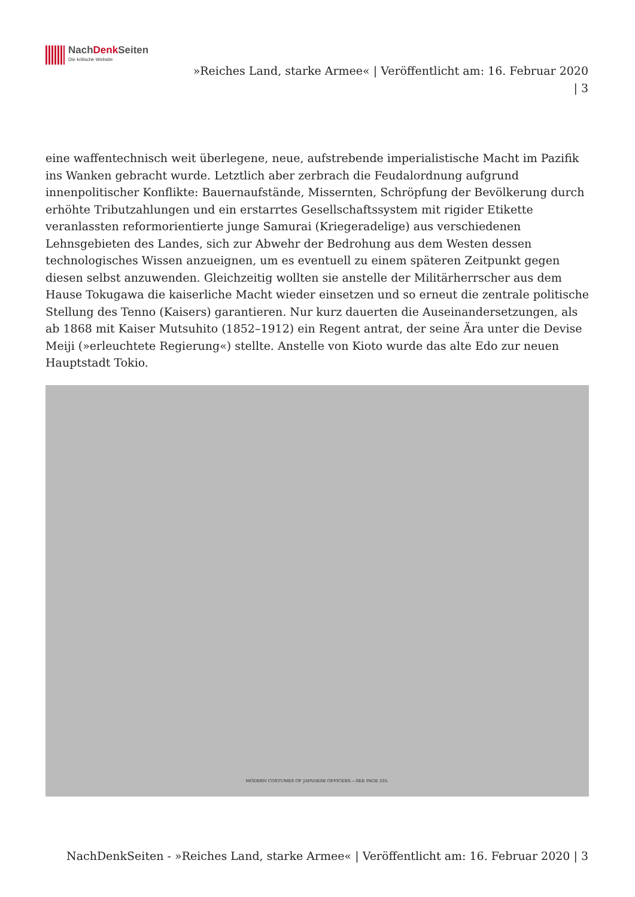NachDenk Seiten
Die kritische Website
»Reiches Land, starke Armee« | Veröffentlicht am: 16. Februar 2020
| 3
eine waffentechnisch weit überlegene, neue, aufstrebende imperialistische Macht im Pazifik ins Wanken gebracht wurde. Letztlich aber zerbrach die Feudalordnung aufgrund innenpolitischer Konflikte: Bauernaufstände, Missernten, Schröpfung der Bevölkerung durch erhöhte Tributzahlungen und ein erstarrtes Gesellschaftssystem mit rigider Etikette veranlassten reformorientierte junge Samurai (Kriegeradelige) aus verschiedenen Lehnsgebieten des Landes, sich zur Abwehr der Bedrohung aus dem Westen dessen technologisches Wissen anzueignen, um es eventuell zu einem späteren Zeitpunkt gegen diesen selbst anzuwenden. Gleichzeitig wollten sie anstelle der Militärherrscher aus dem Hause Tokugawa die kaiserliche Macht wieder einsetzen und so erneut die zentrale politische Stellung des Tenno (Kaisers) garantieren. Nur kurz dauerten die Auseinandersetzungen, als ab 1868 mit Kaiser Mutsuhito (1852–1912) ein Regent antrat, der seine Ära unter die Devise Meiji (»erleuchtete Regierung«) stellte. Anstelle von Kioto wurde das alte Edo zur neuen Hauptstadt Tokio.
MODERN COSTUMES OF JAPANESE OFFICERS.—SEE PAGE 335.
NachDenkSeiten - »Reiches Land, starke Armee« | Veröffentlicht am: 16. Februar 2020 | 3